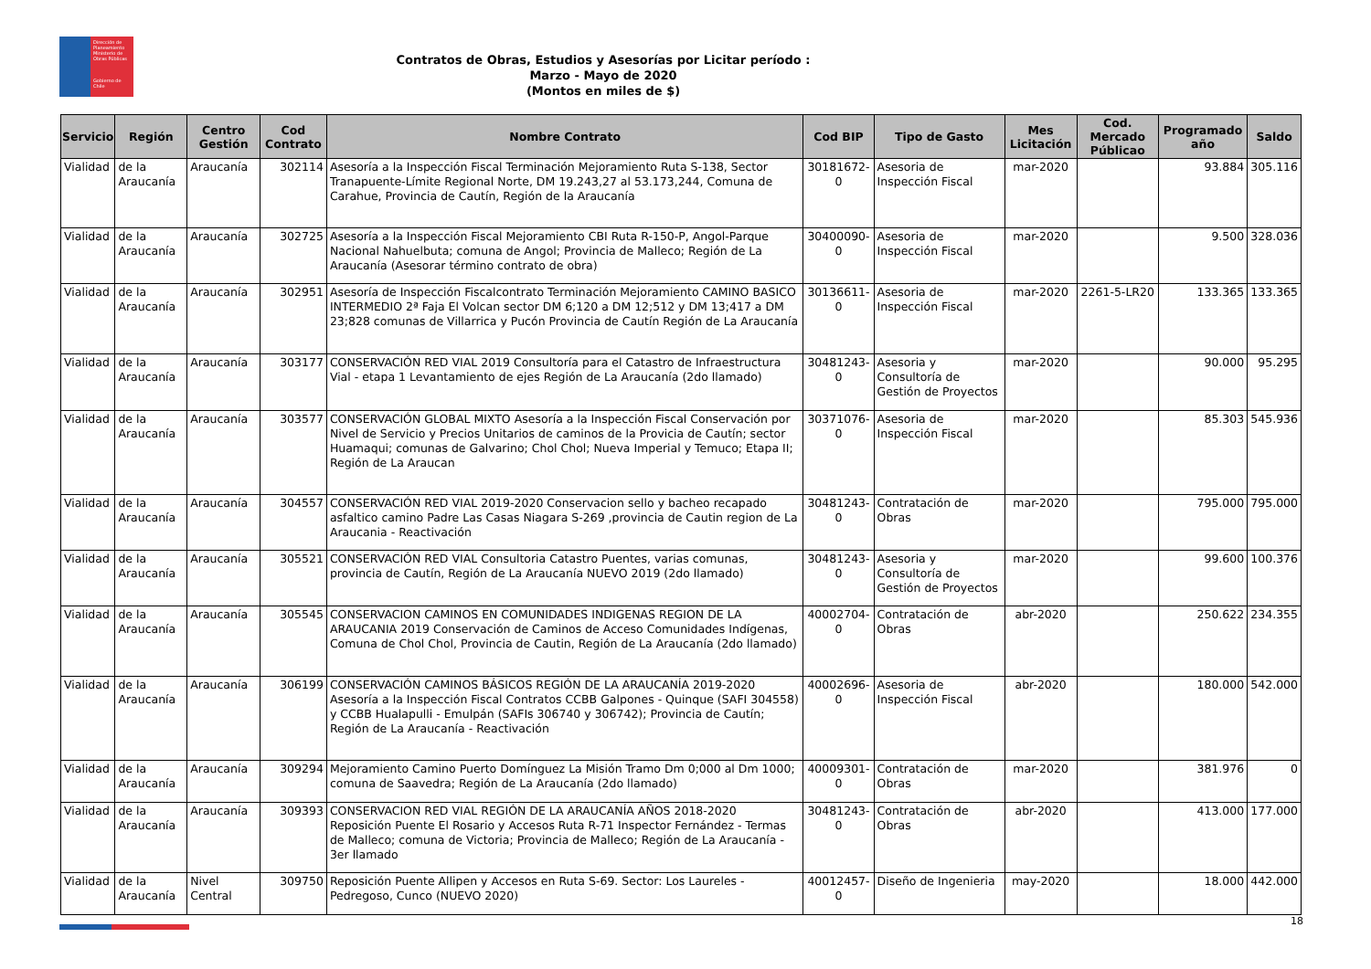Dirección de Planeamiento
Ministerio de Obras Públicas
Gobierno de Chile
Contratos de Obras, Estudios y Asesorías por Licitar período :
Marzo - Mayo de 2020
(Montos en miles de $)
| Servicio | Región | Centro Gestión | Cod Contrato | Nombre Contrato | Cod BIP | Tipo de Gasto | Mes Licitación | Cod. Mercado Públicao | Programado año | Saldo |
| --- | --- | --- | --- | --- | --- | --- | --- | --- | --- | --- |
| Vialidad | de la Araucanía | Araucanía | 302114 | Asesoría a la Inspección Fiscal Terminación Mejoramiento Ruta S-138, Sector Tranapuente-Límite Regional Norte, DM 19.243,27 al 53.173,244, Comuna de Carahue, Provincia de Cautín, Región de la Araucanía | 30181672-0 | Asesoria de Inspección Fiscal | mar-2020 | | 93.884 | 305.116 |
| Vialidad | de la Araucanía | Araucanía | 302725 | Asesoría a la Inspección Fiscal Mejoramiento CBI Ruta R-150-P, Angol-Parque Nacional Nahuelbuta; comuna de Angol; Provincia de Malleco; Región de La Araucanía (Asesorar término contrato de obra) | 30400090-0 | Asesoria de Inspección Fiscal | mar-2020 | | 9.500 | 328.036 |
| Vialidad | de la Araucanía | Araucanía | 302951 | Asesoría de Inspección Fiscalcontrato Terminación Mejoramiento CAMINO BASICO INTERMEDIO 2ª Faja El Volcan sector DM 6;120 a DM 12;512 y DM 13;417 a DM 23;828 comunas de Villarrica y Pucón Provincia de Cautín Región de La Araucanía | 30136611-0 | Asesoria de Inspección Fiscal | mar-2020 | 2261-5-LR20 | 133.365 | 133.365 |
| Vialidad | de la Araucanía | Araucanía | 303177 | CONSERVACIÓN RED VIAL 2019 Consultoría para el Catastro de Infraestructura Vial - etapa 1 Levantamiento de ejes Región de La Araucanía (2do llamado) | 30481243-0 | Asesoria y Consultoría de Gestión de Proyectos | mar-2020 | | 90.000 | 95.295 |
| Vialidad | de la Araucanía | Araucanía | 303577 | CONSERVACIÓN GLOBAL MIXTO Asesoría a la Inspección Fiscal Conservación por Nivel de Servicio y Precios Unitarios de caminos de la Provicia de Cautín; sector Huamaqui; comunas de Galvarino; Chol Chol; Nueva Imperial y Temuco; Etapa II; Región de La Araucan | 30371076-0 | Asesoria de Inspección Fiscal | mar-2020 | | 85.303 | 545.936 |
| Vialidad | de la Araucanía | Araucanía | 304557 | CONSERVACIÓN RED VIAL 2019-2020 Conservacion sello y bacheo recapado asfaltico camino Padre Las Casas Niagara S-269 ,provincia de Cautin region de La Araucania - Reactivación | 30481243-0 | Contratación de Obras | mar-2020 | | 795.000 | 795.000 |
| Vialidad | de la Araucanía | Araucanía | 305521 | CONSERVACIÓN RED VIAL Consultoria Catastro Puentes, varias comunas, provincia de Cautín, Región de La Araucanía NUEVO 2019 (2do llamado) | 30481243-0 | Asesoria y Consultoría de Gestión de Proyectos | mar-2020 | | 99.600 | 100.376 |
| Vialidad | de la Araucanía | Araucanía | 305545 | CONSERVACION CAMINOS EN COMUNIDADES INDIGENAS REGION DE LA ARAUCANIA 2019 Conservación de Caminos de Acceso Comunidades Indígenas, Comuna de Chol Chol, Provincia de Cautin, Región de La Araucanía (2do llamado) | 40002704-0 | Contratación de Obras | abr-2020 | | 250.622 | 234.355 |
| Vialidad | de la Araucanía | Araucanía | 306199 | CONSERVACIÓN CAMINOS BÁSICOS REGIÓN DE LA ARAUCANÍA 2019-2020 Asesoría a la Inspección Fiscal Contratos CCBB Galpones - Quinque (SAFI 304558) y CCBB Hualapulli - Emulpán (SAFIs 306740 y 306742); Provincia de Cautín; Región de La Araucanía - Reactivación | 40002696-0 | Asesoria de Inspección Fiscal | abr-2020 | | 180.000 | 542.000 |
| Vialidad | de la Araucanía | Araucanía | 309294 | Mejoramiento Camino Puerto Domínguez La Misión Tramo Dm 0;000 al Dm 1000; comuna de Saavedra; Región de La Araucanía (2do llamado) | 40009301-0 | Contratación de Obras | mar-2020 | | 381.976 | 0 |
| Vialidad | de la Araucanía | Araucanía | 309393 | CONSERVACION RED VIAL REGIÓN DE LA ARAUCANÍA AÑOS 2018-2020 Reposición Puente El Rosario y Accesos Ruta R-71 Inspector Fernández - Termas de Malleco; comuna de Victoria; Provincia de Malleco; Región de La Araucanía - 3er llamado | 30481243-0 | Contratación de Obras | abr-2020 | | 413.000 | 177.000 |
| Vialidad | de la Araucanía | Nivel Central | 309750 | Reposición Puente Allipen y Accesos en Ruta S-69. Sector: Los Laureles - Pedregoso, Cunco (NUEVO 2020) | 40012457-0 | Diseño de Ingenieria | may-2020 | | 18.000 | 442.000 |
18